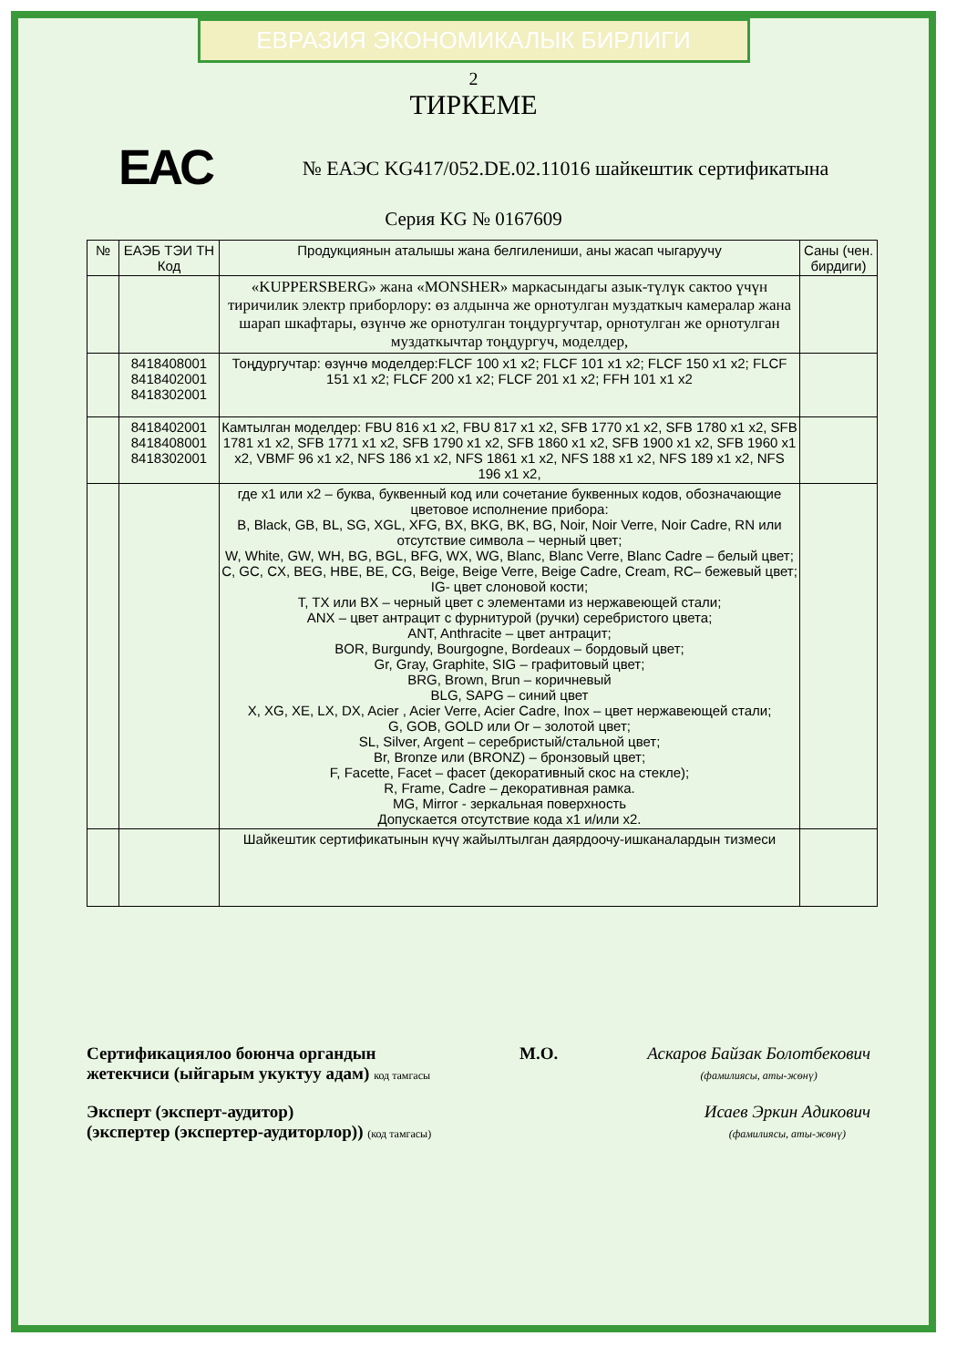ЕВРАЗИЯ ЭКОНОМИКАЛЫК БИРЛИГИ
2
ТИРКЕМЕ
EAC
№ ЕАЭС KG417/052.DE.02.11016 шайкештик сертификатына
Серия KG № 0167609
| № | ЕАЭБ ТЭИ ТН Код | Продукциянын аталышы жана белгилениши, аны жасап чыгаруучу | Саны (чен. бирдиги) |
| --- | --- | --- | --- |
| | | «KUPPERSBERG» жана «MONSHER» маркасындагы азык-түлүк сактоо үчүн тиричилик электр приборлору: өз алдынча же орнотулган муздаткыч камералар жана шарап шкафтары, өзүнчө же орнотулган тоңдургучтар, орнотулган же орнотулган муздаткычтар тоңдургуч, моделдер, | |
| | 8418408001 8418402001 8418302001 | Тоңдургучтар: өзүнчө моделдер:FLCF 100 x1 x2; FLCF 101 x1 x2; FLCF 150 x1 x2; FLCF 151 x1 x2; FLCF 200 x1 x2; FLCF 201 x1 x2; FFH 101 x1 x2 | |
| | 8418402001 8418408001 8418302001 | Камтылган моделдер: FBU 816 x1 x2, FBU 817 x1 x2, SFB 1770 x1 x2, SFB 1780 x1 x2, SFB 1781 x1 x2, SFB 1771 x1 x2, SFB 1790 x1 x2, SFB 1860 x1 x2, SFB 1900 x1 x2, SFB 1960 x1 x2, VBMF 96 x1 x2, NFS 186 x1 x2, NFS 1861 x1 x2, NFS 188 x1 x2, NFS 189 x1 x2, NFS 196 x1 x2, | |
| | | где x1 или x2 – буква, буквенный код или сочетание буквенных кодов, обозначающие цветовое исполнение прибора: B, Black, GB, BL, SG, XGL, XFG, BX, BKG, BK, BG, Noir, Noir Verre, Noir Cadre, RN или отсутствие символа – черный цвет; W, White, GW, WH, BG, BGL, BFG, WX, WG, Blanc, Blanc Verre, Blanc Cadre – белый цвет; C, GC, CX, BEG, HBE, BE, CG, Beige, Beige Verre, Beige Cadre, Cream, RC– бежевый цвет; IG- цвет слоновой кости; T, TX или BX – черный цвет с элементами из нержавеющей стали; ANX – цвет антрацит с фурнитурой (ручки) серебристого цвета; ANT, Anthracite – цвет антрацит; BOR, Burgundy, Bourgogne, Bordeaux – бордовый цвет; Gr, Gray, Graphite, SIG – графитовый цвет; BRG, Brown, Brun – коричневый BLG, SAPG – синий цвет X, XG, XE, LX, DX, Acier , Acier Verre, Acier Cadre, Inox – цвет нержавеющей стали; G, GOB, GOLD или Or – золотой цвет; SL, Silver, Argent – серебристый/стальной цвет; Br, Bronze или (BRONZ) – бронзовый цвет; F, Facette, Facet – фасет (декоративный скос на стекле); R, Frame, Cadre – декоративная рамка. MG, Mirror - зеркальная поверхность Допускается отсутствие кода x1 и/или x2. | |
| | | Шайкештик сертификатынын күчү жайылтылган даярдоочу-ишканалардын тизмеси | |
Сертификациялоо боюнча органдын
жетекчиси (ыйгарым укуктуу адам) код тамгасы
М.О. Аскаров Байзак Болотбекович
(фамилиясы, аты-жөнү)
Эксперт (эксперт-аудитор)
(экспертер (экспертер-аудиторлор)) (код тамгасы)
Исаев Эркин Адикович
(фамилиясы, аты-жөнү)